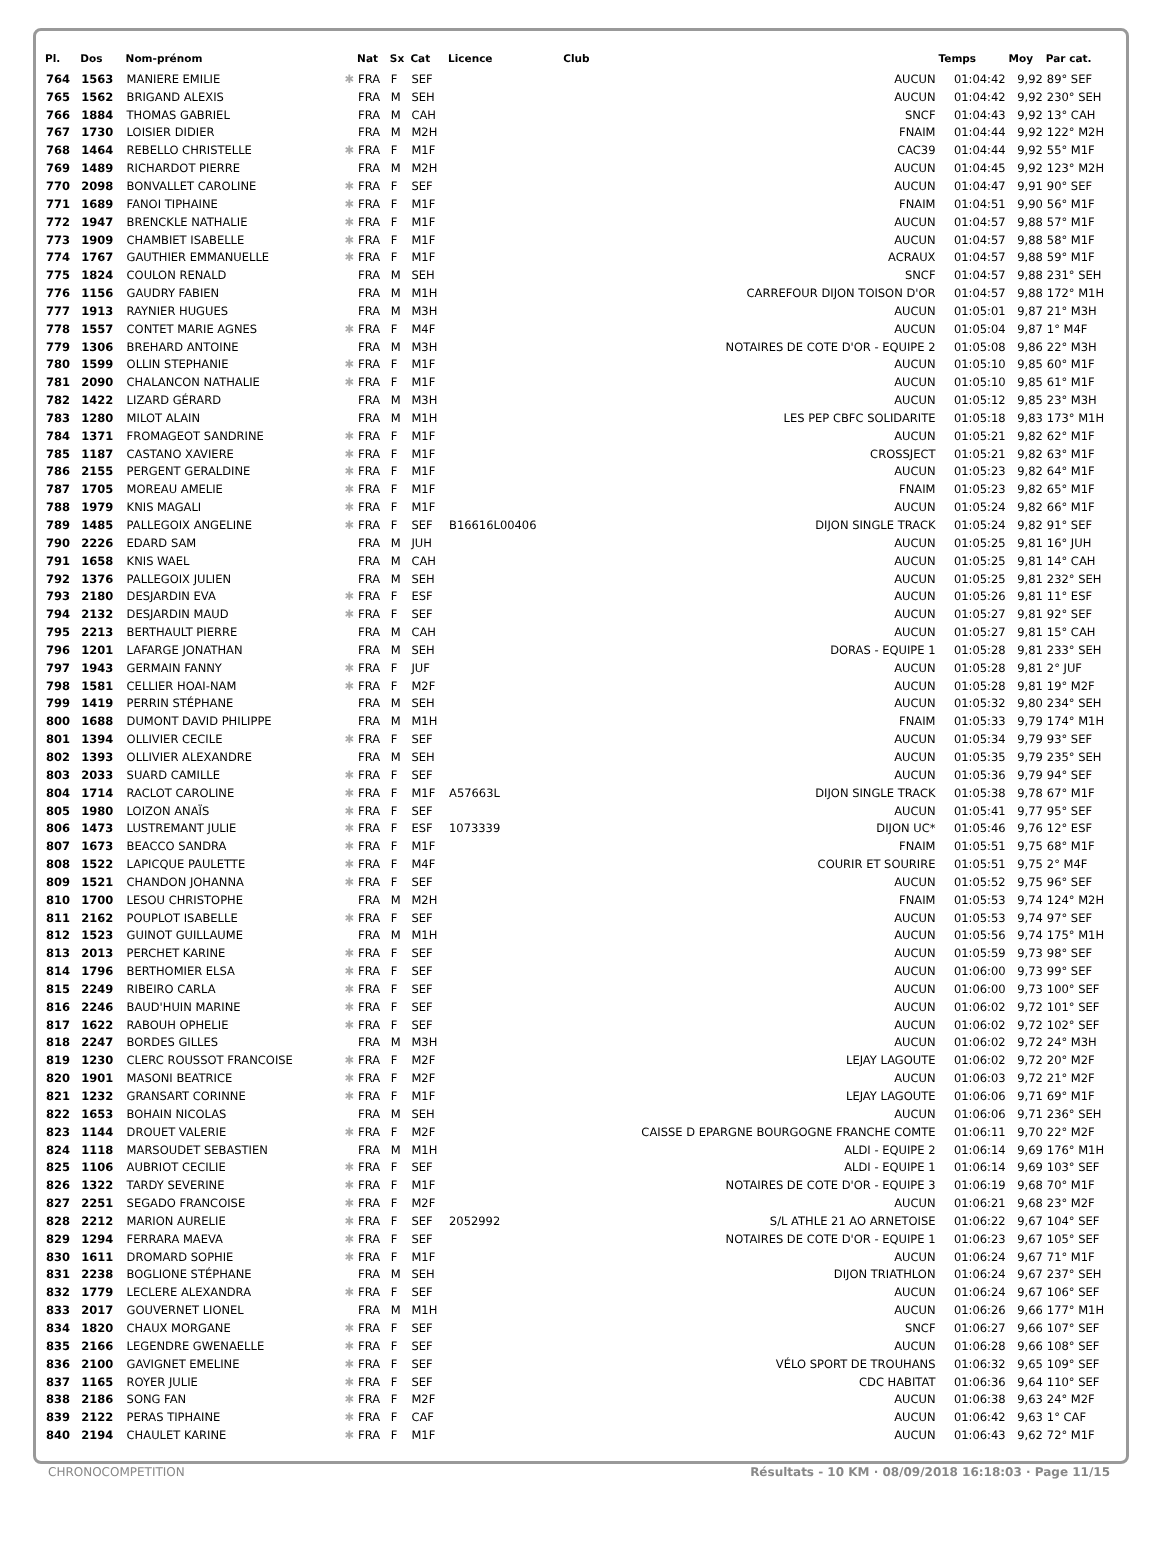| Pl. | Dos | Nom-prénom | | Nat | Sx | Cat | Licence | Club | Temps | Moy | Par cat. |
| --- | --- | --- | --- | --- | --- | --- | --- | --- | --- | --- | --- |
| 764 | 1563 | MANIERE EMILIE | ✱ | FRA | F | SEF | | AUCUN | 01:04:42 | 9,92 | 89° SEF |
| 765 | 1562 | BRIGAND ALEXIS | | FRA | M | SEH | | AUCUN | 01:04:42 | 9,92 | 230° SEH |
| 766 | 1884 | THOMAS GABRIEL | | FRA | M | CAH | | SNCF | 01:04:43 | 9,92 | 13° CAH |
| 767 | 1730 | LOISIER DIDIER | | FRA | M | M2H | | FNAIM | 01:04:44 | 9,92 | 122° M2H |
| 768 | 1464 | REBELLO CHRISTELLE | ✱ | FRA | F | M1F | | CAC39 | 01:04:44 | 9,92 | 55° M1F |
| 769 | 1489 | RICHARDOT PIERRE | | FRA | M | M2H | | AUCUN | 01:04:45 | 9,92 | 123° M2H |
| 770 | 2098 | BONVALLET CAROLINE | ✱ | FRA | F | SEF | | AUCUN | 01:04:47 | 9,91 | 90° SEF |
| 771 | 1689 | FANOI TIPHAINE | ✱ | FRA | F | M1F | | FNAIM | 01:04:51 | 9,90 | 56° M1F |
| 772 | 1947 | BRENCKLE NATHALIE | ✱ | FRA | F | M1F | | AUCUN | 01:04:57 | 9,88 | 57° M1F |
| 773 | 1909 | CHAMBIET ISABELLE | ✱ | FRA | F | M1F | | AUCUN | 01:04:57 | 9,88 | 58° M1F |
| 774 | 1767 | GAUTHIER EMMANUELLE | ✱ | FRA | F | M1F | | ACRAUX | 01:04:57 | 9,88 | 59° M1F |
| 775 | 1824 | COULON RENALD | | FRA | M | SEH | | SNCF | 01:04:57 | 9,88 | 231° SEH |
| 776 | 1156 | GAUDRY FABIEN | | FRA | M | M1H | | CARREFOUR DIJON TOISON D'OR | 01:04:57 | 9,88 | 172° M1H |
| 777 | 1913 | RAYNIER HUGUES | | FRA | M | M3H | | AUCUN | 01:05:01 | 9,87 | 21° M3H |
| 778 | 1557 | CONTET MARIE AGNES | ✱ | FRA | F | M4F | | AUCUN | 01:05:04 | 9,87 | 1° M4F |
| 779 | 1306 | BREHARD ANTOINE | | FRA | M | M3H | | NOTAIRES DE COTE D'OR - EQUIPE 2 | 01:05:08 | 9,86 | 22° M3H |
| 780 | 1599 | OLLIN STEPHANIE | ✱ | FRA | F | M1F | | AUCUN | 01:05:10 | 9,85 | 60° M1F |
| 781 | 2090 | CHALANCON NATHALIE | ✱ | FRA | F | M1F | | AUCUN | 01:05:10 | 9,85 | 61° M1F |
| 782 | 1422 | LIZARD GÉRARD | | FRA | M | M3H | | AUCUN | 01:05:12 | 9,85 | 23° M3H |
| 783 | 1280 | MILOT ALAIN | | FRA | M | M1H | | LES PEP CBFC SOLIDARITE | 01:05:18 | 9,83 | 173° M1H |
| 784 | 1371 | FROMAGEOT SANDRINE | ✱ | FRA | F | M1F | | AUCUN | 01:05:21 | 9,82 | 62° M1F |
| 785 | 1187 | CASTANO XAVIERE | ✱ | FRA | F | M1F | | CROSSJECT | 01:05:21 | 9,82 | 63° M1F |
| 786 | 2155 | PERGENT GERALDINE | ✱ | FRA | F | M1F | | AUCUN | 01:05:23 | 9,82 | 64° M1F |
| 787 | 1705 | MOREAU AMELIE | ✱ | FRA | F | M1F | | FNAIM | 01:05:23 | 9,82 | 65° M1F |
| 788 | 1979 | KNIS MAGALI | ✱ | FRA | F | M1F | | AUCUN | 01:05:24 | 9,82 | 66° M1F |
| 789 | 1485 | PALLEGOIX ANGELINE | ✱ | FRA | F | SEF | B16616L00406 | DIJON SINGLE TRACK | 01:05:24 | 9,82 | 91° SEF |
| 790 | 2226 | EDARD SAM | | FRA | M | JUH | | AUCUN | 01:05:25 | 9,81 | 16° JUH |
| 791 | 1658 | KNIS WAEL | | FRA | M | CAH | | AUCUN | 01:05:25 | 9,81 | 14° CAH |
| 792 | 1376 | PALLEGOIX JULIEN | | FRA | M | SEH | | AUCUN | 01:05:25 | 9,81 | 232° SEH |
| 793 | 2180 | DESJARDIN EVA | ✱ | FRA | F | ESF | | AUCUN | 01:05:26 | 9,81 | 11° ESF |
| 794 | 2132 | DESJARDIN MAUD | ✱ | FRA | F | SEF | | AUCUN | 01:05:27 | 9,81 | 92° SEF |
| 795 | 2213 | BERTHAULT PIERRE | | FRA | M | CAH | | AUCUN | 01:05:27 | 9,81 | 15° CAH |
| 796 | 1201 | LAFARGE JONATHAN | | FRA | M | SEH | | DORAS - EQUIPE 1 | 01:05:28 | 9,81 | 233° SEH |
| 797 | 1943 | GERMAIN FANNY | ✱ | FRA | F | JUF | | AUCUN | 01:05:28 | 9,81 | 2° JUF |
| 798 | 1581 | CELLIER HOAI-NAM | ✱ | FRA | F | M2F | | AUCUN | 01:05:28 | 9,81 | 19° M2F |
| 799 | 1419 | PERRIN STÉPHANE | | FRA | M | SEH | | AUCUN | 01:05:32 | 9,80 | 234° SEH |
| 800 | 1688 | DUMONT DAVID PHILIPPE | | FRA | M | M1H | | FNAIM | 01:05:33 | 9,79 | 174° M1H |
| 801 | 1394 | OLLIVIER CECILE | ✱ | FRA | F | SEF | | AUCUN | 01:05:34 | 9,79 | 93° SEF |
| 802 | 1393 | OLLIVIER ALEXANDRE | | FRA | M | SEH | | AUCUN | 01:05:35 | 9,79 | 235° SEH |
| 803 | 2033 | SUARD CAMILLE | ✱ | FRA | F | SEF | | AUCUN | 01:05:36 | 9,79 | 94° SEF |
| 804 | 1714 | RACLOT CAROLINE | ✱ | FRA | F | M1F | A57663L | DIJON SINGLE TRACK | 01:05:38 | 9,78 | 67° M1F |
| 805 | 1980 | LOIZON ANAÏS | ✱ | FRA | F | SEF | | AUCUN | 01:05:41 | 9,77 | 95° SEF |
| 806 | 1473 | LUSTREMANT JULIE | ✱ | FRA | F | ESF | 1073339 | DIJON UC* | 01:05:46 | 9,76 | 12° ESF |
| 807 | 1673 | BEACCO SANDRA | ✱ | FRA | F | M1F | | FNAIM | 01:05:51 | 9,75 | 68° M1F |
| 808 | 1522 | LAPICQUE PAULETTE | ✱ | FRA | F | M4F | | COURIR ET SOURIRE | 01:05:51 | 9,75 | 2° M4F |
| 809 | 1521 | CHANDON JOHANNA | ✱ | FRA | F | SEF | | AUCUN | 01:05:52 | 9,75 | 96° SEF |
| 810 | 1700 | LESOU CHRISTOPHE | | FRA | M | M2H | | FNAIM | 01:05:53 | 9,74 | 124° M2H |
| 811 | 2162 | POUPLOT ISABELLE | ✱ | FRA | F | SEF | | AUCUN | 01:05:53 | 9,74 | 97° SEF |
| 812 | 1523 | GUINOT GUILLAUME | | FRA | M | M1H | | AUCUN | 01:05:56 | 9,74 | 175° M1H |
| 813 | 2013 | PERCHET KARINE | ✱ | FRA | F | SEF | | AUCUN | 01:05:59 | 9,73 | 98° SEF |
| 814 | 1796 | BERTHOMIER ELSA | ✱ | FRA | F | SEF | | AUCUN | 01:06:00 | 9,73 | 99° SEF |
| 815 | 2249 | RIBEIRO CARLA | ✱ | FRA | F | SEF | | AUCUN | 01:06:00 | 9,73 | 100° SEF |
| 816 | 2246 | BAUD'HUIN MARINE | ✱ | FRA | F | SEF | | AUCUN | 01:06:02 | 9,72 | 101° SEF |
| 817 | 1622 | RABOUH OPHELIE | ✱ | FRA | F | SEF | | AUCUN | 01:06:02 | 9,72 | 102° SEF |
| 818 | 2247 | BORDES GILLES | | FRA | M | M3H | | AUCUN | 01:06:02 | 9,72 | 24° M3H |
| 819 | 1230 | CLERC ROUSSOT FRANCOISE | ✱ | FRA | F | M2F | | LEJAY LAGOUTE | 01:06:02 | 9,72 | 20° M2F |
| 820 | 1901 | MASONI BEATRICE | ✱ | FRA | F | M2F | | AUCUN | 01:06:03 | 9,72 | 21° M2F |
| 821 | 1232 | GRANSART CORINNE | ✱ | FRA | F | M1F | | LEJAY LAGOUTE | 01:06:06 | 9,71 | 69° M1F |
| 822 | 1653 | BOHAIN NICOLAS | | FRA | M | SEH | | AUCUN | 01:06:06 | 9,71 | 236° SEH |
| 823 | 1144 | DROUET VALERIE | ✱ | FRA | F | M2F | | CAISSE D EPARGNE BOURGOGNE FRANCHE COMTE | 01:06:11 | 9,70 | 22° M2F |
| 824 | 1118 | MARSOUDET SEBASTIEN | | FRA | M | M1H | | ALDI - EQUIPE 2 | 01:06:14 | 9,69 | 176° M1H |
| 825 | 1106 | AUBRIOT CECILIE | ✱ | FRA | F | SEF | | ALDI - EQUIPE 1 | 01:06:14 | 9,69 | 103° SEF |
| 826 | 1322 | TARDY SEVERINE | ✱ | FRA | F | M1F | | NOTAIRES DE COTE D'OR - EQUIPE 3 | 01:06:19 | 9,68 | 70° M1F |
| 827 | 2251 | SEGADO FRANCOISE | ✱ | FRA | F | M2F | | AUCUN | 01:06:21 | 9,68 | 23° M2F |
| 828 | 2212 | MARION AURELIE | ✱ | FRA | F | SEF | 2052992 | S/L ATHLE 21 AO ARNETOISE | 01:06:22 | 9,67 | 104° SEF |
| 829 | 1294 | FERRARA MAEVA | ✱ | FRA | F | SEF | | NOTAIRES DE COTE D'OR - EQUIPE 1 | 01:06:23 | 9,67 | 105° SEF |
| 830 | 1611 | DROMARD SOPHIE | ✱ | FRA | F | M1F | | AUCUN | 01:06:24 | 9,67 | 71° M1F |
| 831 | 2238 | BOGLIONE STÉPHANE | | FRA | M | SEH | | DIJON TRIATHLON | 01:06:24 | 9,67 | 237° SEH |
| 832 | 1779 | LECLERE ALEXANDRA | ✱ | FRA | F | SEF | | AUCUN | 01:06:24 | 9,67 | 106° SEF |
| 833 | 2017 | GOUVERNET LIONEL | | FRA | M | M1H | | AUCUN | 01:06:26 | 9,66 | 177° M1H |
| 834 | 1820 | CHAUX MORGANE | ✱ | FRA | F | SEF | | SNCF | 01:06:27 | 9,66 | 107° SEF |
| 835 | 2166 | LEGENDRE GWENAELLE | ✱ | FRA | F | SEF | | AUCUN | 01:06:28 | 9,66 | 108° SEF |
| 836 | 2100 | GAVIGNET EMELINE | ✱ | FRA | F | SEF | | VÉLO SPORT DE TROUHANS | 01:06:32 | 9,65 | 109° SEF |
| 837 | 1165 | ROYER JULIE | ✱ | FRA | F | SEF | | CDC HABITAT | 01:06:36 | 9,64 | 110° SEF |
| 838 | 2186 | SONG FAN | ✱ | FRA | F | M2F | | AUCUN | 01:06:38 | 9,63 | 24° M2F |
| 839 | 2122 | PERAS TIPHAINE | ✱ | FRA | F | CAF | | AUCUN | 01:06:42 | 9,63 | 1° CAF |
| 840 | 2194 | CHAULET KARINE | ✱ | FRA | F | M1F | | AUCUN | 01:06:43 | 9,62 | 72° M1F |
CHRONOCOMPETITION
Résultats - 10 KM · 08/09/2018 16:18:03 · Page 11/15